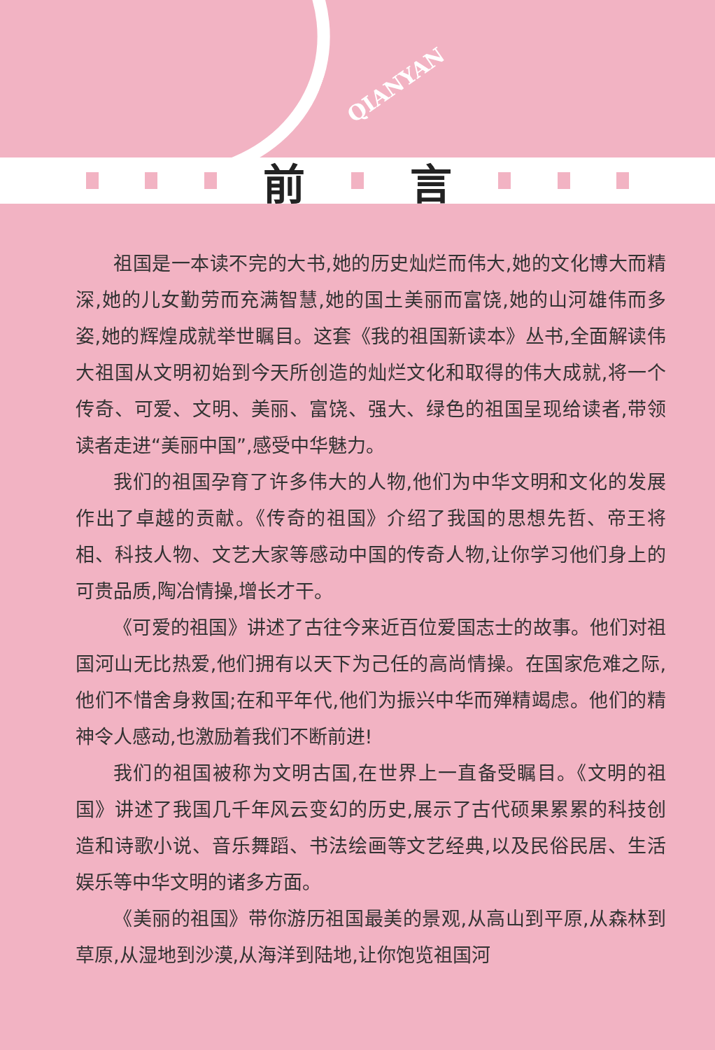QIANYAN
前 言
祖国是一本读不完的大书,她的历史灿烂而伟大,她的文化博大而精深,她的儿女勤劳而充满智慧,她的国土美丽而富饶,她的山河雄伟而多姿,她的辉煌成就举世瞩目。这套《我的祖国新读本》丛书,全面解读伟大祖国从文明初始到今天所创造的灿烂文化和取得的伟大成就,将一个传奇、可爱、文明、美丽、富饶、强大、绿色的祖国呈现给读者,带领读者走进“美丽中国”,感受中华魅力。
我们的祖国孕育了许多伟大的人物,他们为中华文明和文化的发展作出了卓越的贡献。《传奇的祖国》介绍了我国的思想先哲、帝王将相、科技人物、文艺大家等感动中国的传奇人物,让你学习他们身上的可贵品质,陶冶情操,增长才干。
《可爱的祖国》讲述了古往今来近百位爱国志士的故事。他们对祖国河山无比热爱,他们拥有以天下为己任的高尚情操。在国家危难之际,他们不惜舍身救国;在和平年代,他们为振兴中华而殚精竭虑。他们的精神令人感动,也激励着我们不断前进!
我们的祖国被称为文明古国,在世界上一直备受瞩目。《文明的祖国》讲述了我国几千年风云变幻的历史,展示了古代硕果累累的科技创造和诗歌小说、音乐舞蹈、书法绘画等文艺经典,以及民俗民居、生活娱乐等中华文明的诸多方面。
《美丽的祖国》带你游历祖国最美的景观,从高山到平原,从森林到草原,从湿地到沙漠,从海洋到陆地,让你饱览祖国河